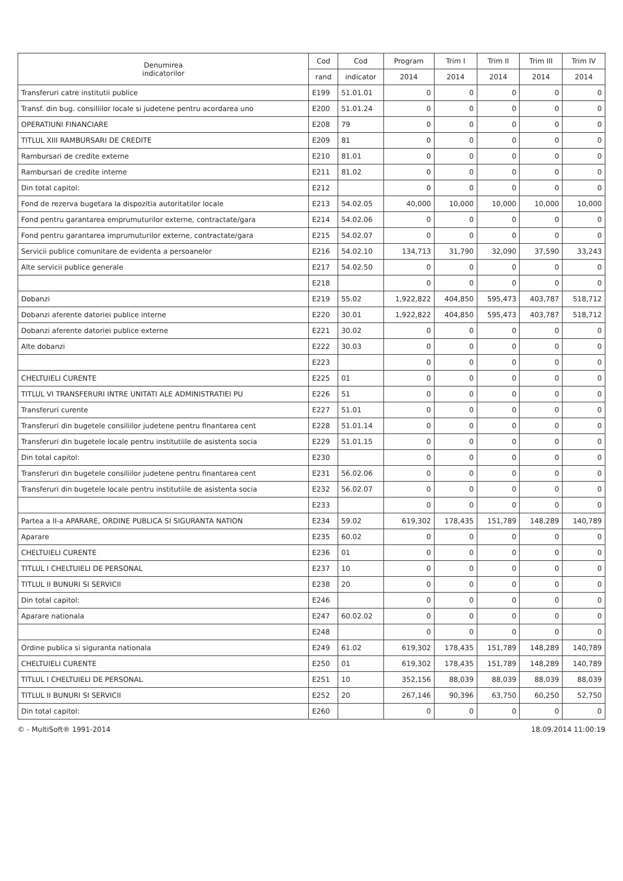| Denumirea indicatorilor | Cod | Cod | Program | Trim I | Trim II | Trim III | Trim IV |
| --- | --- | --- | --- | --- | --- | --- | --- |
| | rand | indicator | 2014 | 2014 | 2014 | 2014 | 2014 |
| Transferuri catre institutii publice | E199 | 51.01.01 | 0 | 0 | 0 | 0 | 0 |
| Transf. din bug. consiliilor locale si judetene pentru acordarea uno | E200 | 51.01.24 | 0 | 0 | 0 | 0 | 0 |
| OPERATIUNI FINANCIARE | E208 | 79 | 0 | 0 | 0 | 0 | 0 |
| TITLUL XIII RAMBURSARI DE CREDITE | E209 | 81 | 0 | 0 | 0 | 0 | 0 |
| Rambursari de credite externe | E210 | 81.01 | 0 | 0 | 0 | 0 | 0 |
| Rambursari de credite interne | E211 | 81.02 | 0 | 0 | 0 | 0 | 0 |
| Din total capitol: | E212 | | 0 | 0 | 0 | 0 | 0 |
| Fond de rezerva bugetara la dispozitia autoritatilor locale | E213 | 54.02.05 | 40,000 | 10,000 | 10,000 | 10,000 | 10,000 |
| Fond pentru garantarea emprumuturilor externe, contractate/gara | E214 | 54.02.06 | 0 | 0 | 0 | 0 | 0 |
| Fond pentru garantarea imprumuturilor externe, contractate/gara | E215 | 54.02.07 | 0 | 0 | 0 | 0 | 0 |
| Servicii publice comunitare de evidenta a persoanelor | E216 | 54.02.10 | 134,713 | 31,790 | 32,090 | 37,590 | 33,243 |
| Alte servicii publice generale | E217 | 54.02.50 | 0 | 0 | 0 | 0 | 0 |
| | E218 | | 0 | 0 | 0 | 0 | 0 |
| Dobanzi | E219 | 55.02 | 1,922,822 | 404,850 | 595,473 | 403,787 | 518,712 |
| Dobanzi aferente datoriei publice interne | E220 | 30.01 | 1,922,822 | 404,850 | 595,473 | 403,787 | 518,712 |
| Dobanzi aferente datoriei publice externe | E221 | 30.02 | 0 | 0 | 0 | 0 | 0 |
| Alte dobanzi | E222 | 30.03 | 0 | 0 | 0 | 0 | 0 |
| | E223 | | 0 | 0 | 0 | 0 | 0 |
| CHELTUIELI CURENTE | E225 | 01 | 0 | 0 | 0 | 0 | 0 |
| TITLUL VI TRANSFERURI INTRE UNITATI ALE ADMINISTRATIEI PU | E226 | 51 | 0 | 0 | 0 | 0 | 0 |
| Transferuri curente | E227 | 51.01 | 0 | 0 | 0 | 0 | 0 |
| Transferuri din bugetele consiliilor judetene pentru finantarea cent | E228 | 51.01.14 | 0 | 0 | 0 | 0 | 0 |
| Transferuri din bugetele locale pentru institutiile de asistenta socia | E229 | 51.01.15 | 0 | 0 | 0 | 0 | 0 |
| Din total capitol: | E230 | | 0 | 0 | 0 | 0 | 0 |
| Transferuri din bugetele consiliilor judetene pentru finantarea cent | E231 | 56.02.06 | 0 | 0 | 0 | 0 | 0 |
| Transferuri din bugetele locale pentru institutiile de asistenta socia | E232 | 56.02.07 | 0 | 0 | 0 | 0 | 0 |
| | E233 | | 0 | 0 | 0 | 0 | 0 |
| Partea a II-a APARARE, ORDINE PUBLICA SI SIGURANTA NATION | E234 | 59.02 | 619,302 | 178,435 | 151,789 | 148,289 | 140,789 |
| Aparare | E235 | 60.02 | 0 | 0 | 0 | 0 | 0 |
| CHELTUIELI CURENTE | E236 | 01 | 0 | 0 | 0 | 0 | 0 |
| TITLUL I CHELTUIELI DE PERSONAL | E237 | 10 | 0 | 0 | 0 | 0 | 0 |
| TITLUL II BUNURI SI SERVICII | E238 | 20 | 0 | 0 | 0 | 0 | 0 |
| Din total capitol: | E246 | | 0 | 0 | 0 | 0 | 0 |
| Aparare nationala | E247 | 60.02.02 | 0 | 0 | 0 | 0 | 0 |
| | E248 | | 0 | 0 | 0 | 0 | 0 |
| Ordine publica si siguranta nationala | E249 | 61.02 | 619,302 | 178,435 | 151,789 | 148,289 | 140,789 |
| CHELTUIELI CURENTE | E250 | 01 | 619,302 | 178,435 | 151,789 | 148,289 | 140,789 |
| TITLUL I CHELTUIELI DE PERSONAL | E251 | 10 | 352,156 | 88,039 | 88,039 | 88,039 | 88,039 |
| TITLUL II BUNURI SI SERVICII | E252 | 20 | 267,146 | 90,396 | 63,750 | 60,250 | 52,750 |
| Din total capitol: | E260 | | 0 | 0 | 0 | 0 | 0 |
© - MultiSoft® 1991-2014 18.09.2014 11:00:19